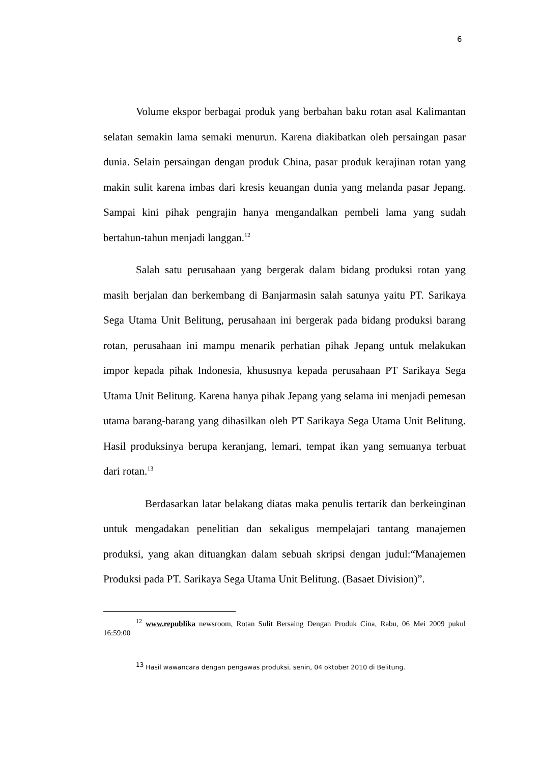6
Volume ekspor berbagai produk yang berbahan baku rotan asal Kalimantan selatan semakin lama semaki menurun. Karena diakibatkan oleh persaingan pasar dunia. Selain persaingan dengan produk China, pasar produk kerajinan rotan yang makin sulit karena imbas dari kresis keuangan dunia yang melanda pasar Jepang. Sampai kini pihak pengrajin hanya mengandalkan pembeli lama yang sudah bertahun-tahun menjadi langgan.<sup>12</sup>
Salah satu perusahaan yang bergerak dalam bidang produksi rotan yang masih berjalan dan berkembang di Banjarmasin salah satunya yaitu PT. Sarikaya Sega Utama Unit Belitung, perusahaan ini bergerak pada bidang produksi barang rotan, perusahaan ini mampu menarik perhatian pihak Jepang untuk melakukan impor kepada pihak Indonesia, khususnya kepada perusahaan PT Sarikaya Sega Utama Unit Belitung. Karena hanya pihak Jepang yang selama ini menjadi pemesan utama barang-barang yang dihasilkan oleh PT Sarikaya Sega Utama Unit Belitung. Hasil produksinya berupa keranjang, lemari, tempat ikan yang semuanya terbuat dari rotan.<sup>13</sup>
Berdasarkan latar belakang diatas maka penulis tertarik dan berkeinginan untuk mengadakan penelitian dan sekaligus mempelajari tantang manajemen produksi, yang akan dituangkan dalam sebuah skripsi dengan judul:“Manajemen Produksi pada PT. Sarikaya Sega Utama Unit Belitung. (Basaet Division)”.
<sup>12</sup> www.republika newsroom, Rotan Sulit Bersaing Dengan Produk Cina, Rabu, 06 Mei 2009 pukul 16:59:00
<sup>13</sup> Hasil wawancara dengan pengawas produksi, senin, 04 oktober 2010 di Belitung.